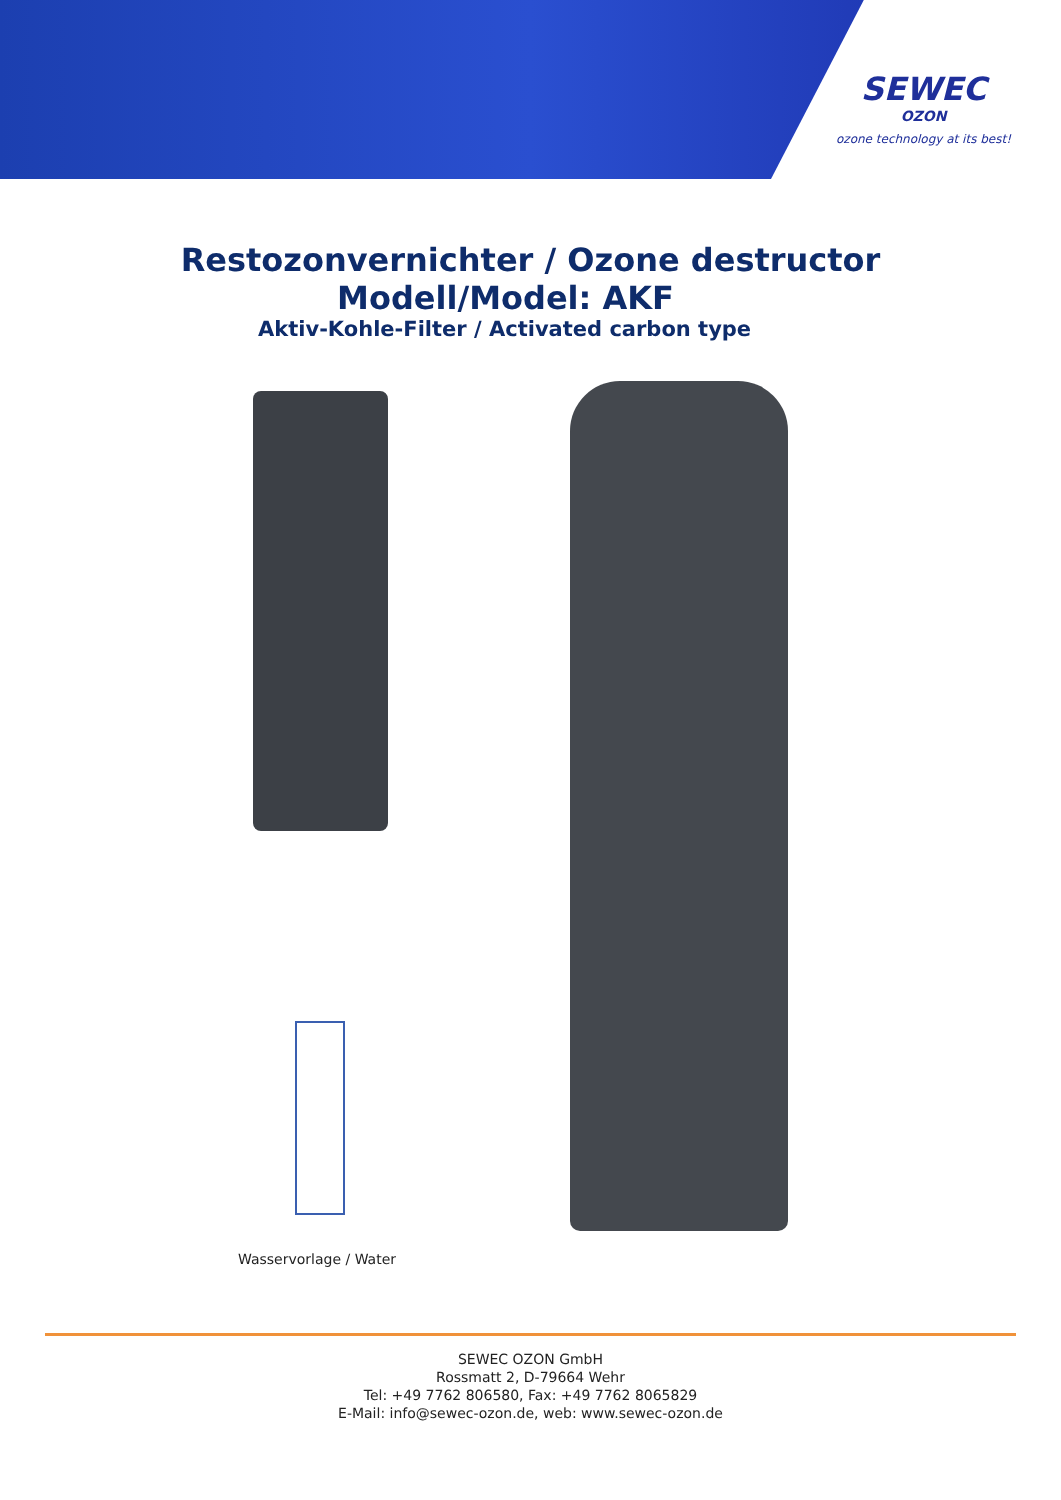SEWEC
OZON
ozone technology at its best!
Restozonvernichter / Ozone destructor
Modell/Model: AKF
Aktiv-Kohle-Filter / Activated carbon type
Wasservorlage / Water
SEWEC OZON GmbH
Rossmatt 2, D-79664 Wehr
Tel: +49 7762 806580, Fax: +49 7762 8065829
E-Mail: info@sewec-ozon.de, web: www.sewec-ozon.de